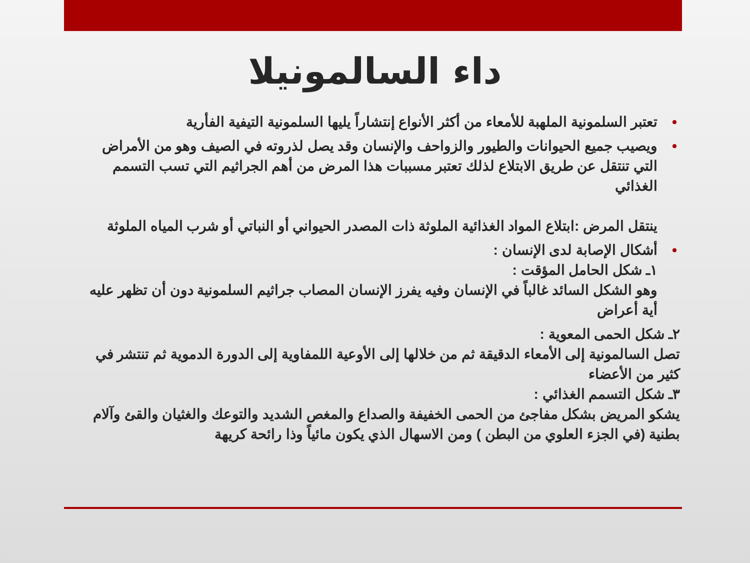داء السالمونيلا
تعتبر السلمونية الملهبة للأمعاء من أكثر الأنواع إنتشاراً يليها السلمونية التيفية الفأرية
ويصيب جميع الحيوانات والطيور والزواحف والإنسان وقد يصل لذروته في الصيف وهو من الأمراض التي تنتقل عن طريق الابتلاع لذلك تعتبر مسببات هذا المرض من أهم الجراثيم التي تسب التسمم الغذائي
ينتقل المرض :ابتلاع المواد الغذائية الملوثة ذات المصدر الحيواني أو النباتي أو شرب المياه الملوثة
أشكال الإصابة لدى الإنسان :
١ـ شكل الحامل المؤقت :
وهو الشكل السائد غالباً في الإنسان وفيه يفرز الإنسان المصاب جراثيم السلمونية دون أن تظهر عليه أية أعراض
٢ـ شكل الحمى المعوية :
تصل السالمونية إلى الأمعاء الدقيقة ثم من خلالها إلى الأوعية اللمفاوية إلى الدورة الدموية ثم تنتشر في كثير من الأعضاء
٣ـ شكل التسمم الغذائي :
يشكو المريض بشكل مفاجئ من الحمى الخفيفة والصداع والمغص الشديد والتوعك والغثيان والقئ وآلام بطنية (في الجزء العلوي من البطن ) ومن الاسهال الذي يكون مائياً وذا رائحة كريهة